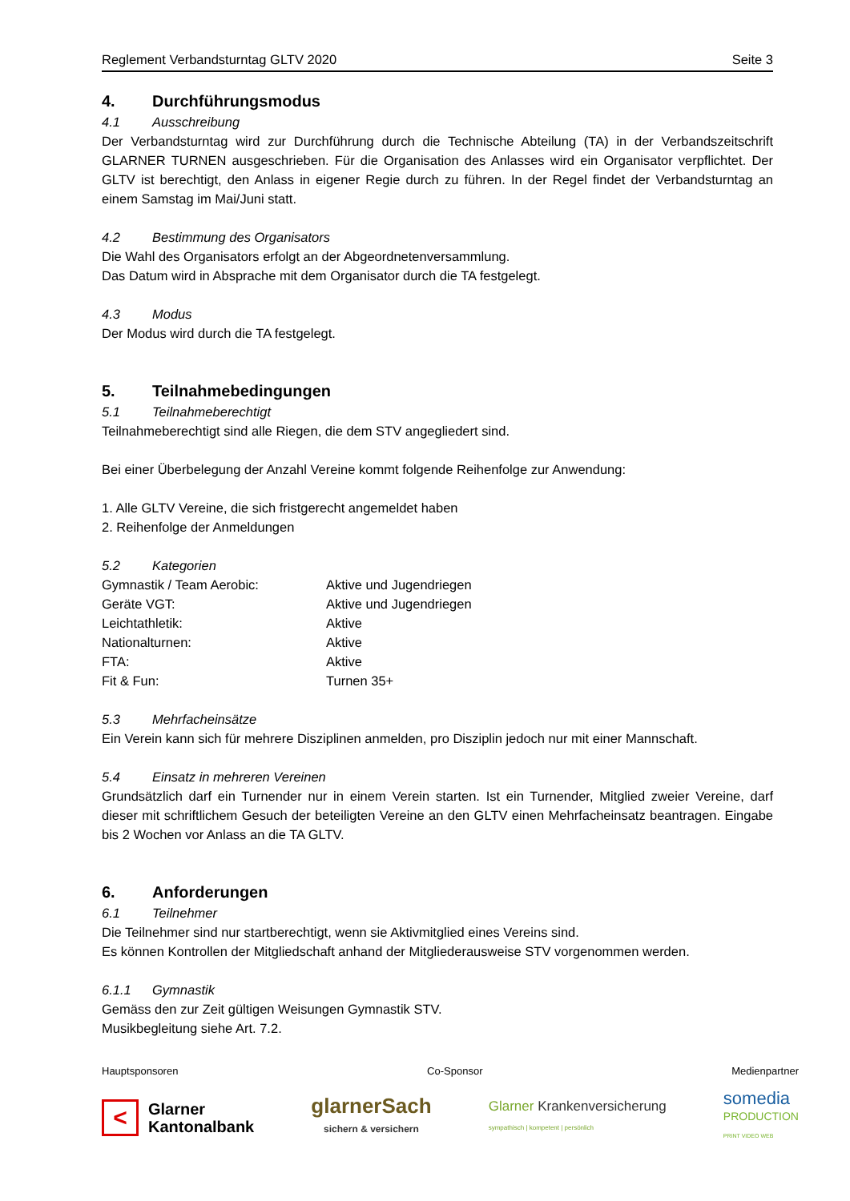Reglement Verbandsturntag GLTV 2020 Seite 3
4. Durchführungsmodus
4.1 Ausschreibung
Der Verbandsturntag wird zur Durchführung durch die Technische Abteilung (TA) in der Verbandszeitschrift GLARNER TURNEN ausgeschrieben. Für die Organisation des Anlasses wird ein Organisator verpflichtet. Der GLTV ist berechtigt, den Anlass in eigener Regie durch zu führen. In der Regel findet der Verbandsturntag an einem Samstag im Mai/Juni statt.
4.2 Bestimmung des Organisators
Die Wahl des Organisators erfolgt an der Abgeordnetenversammlung.
Das Datum wird in Absprache mit dem Organisator durch die TA festgelegt.
4.3 Modus
Der Modus wird durch die TA festgelegt.
5. Teilnahmebedingungen
5.1 Teilnahmeberechtigt
Teilnahmeberechtigt sind alle Riegen, die dem STV angegliedert sind.
Bei einer Überbelegung der Anzahl Vereine kommt folgende Reihenfolge zur Anwendung:
1. Alle GLTV Vereine, die sich fristgerecht angemeldet haben
2. Reihenfolge der Anmeldungen
5.2 Kategorien
| Gymnastik / Team Aerobic: | Aktive und Jugendriegen |
| Geräte VGT: | Aktive und Jugendriegen |
| Leichtathletik: | Aktive |
| Nationalturnen: | Aktive |
| FTA: | Aktive |
| Fit & Fun: | Turnen 35+ |
5.3 Mehrfacheinsätze
Ein Verein kann sich für mehrere Disziplinen anmelden, pro Disziplin jedoch nur mit einer Mannschaft.
5.4 Einsatz in mehreren Vereinen
Grundsätzlich darf ein Turnender nur in einem Verein starten. Ist ein Turnender, Mitglied zweier Vereine, darf dieser mit schriftlichem Gesuch der beteiligten Vereine an den GLTV einen Mehrfacheinsatz beantragen. Eingabe bis 2 Wochen vor Anlass an die TA GLTV.
6. Anforderungen
6.1 Teilnehmer
Die Teilnehmer sind nur startberechtigt, wenn sie Aktivmitglied eines Vereins sind.
Es können Kontrollen der Mitgliedschaft anhand der Mitgliederausweise STV vorgenommen werden.
6.1.1 Gymnastik
Gemäss den zur Zeit gültigen Weisungen Gymnastik STV.
Musikbegleitung siehe Art. 7.2.
Hauptsponsoren Co-Sponsor Medienpartner
< Glarner
Kantonalbank glarnerSach
sichern & versichern Glarner Krankenversicherung
sympathisch | kompetent | persönlich somedia
PRODUCTION
PRINT VIDEO WEB